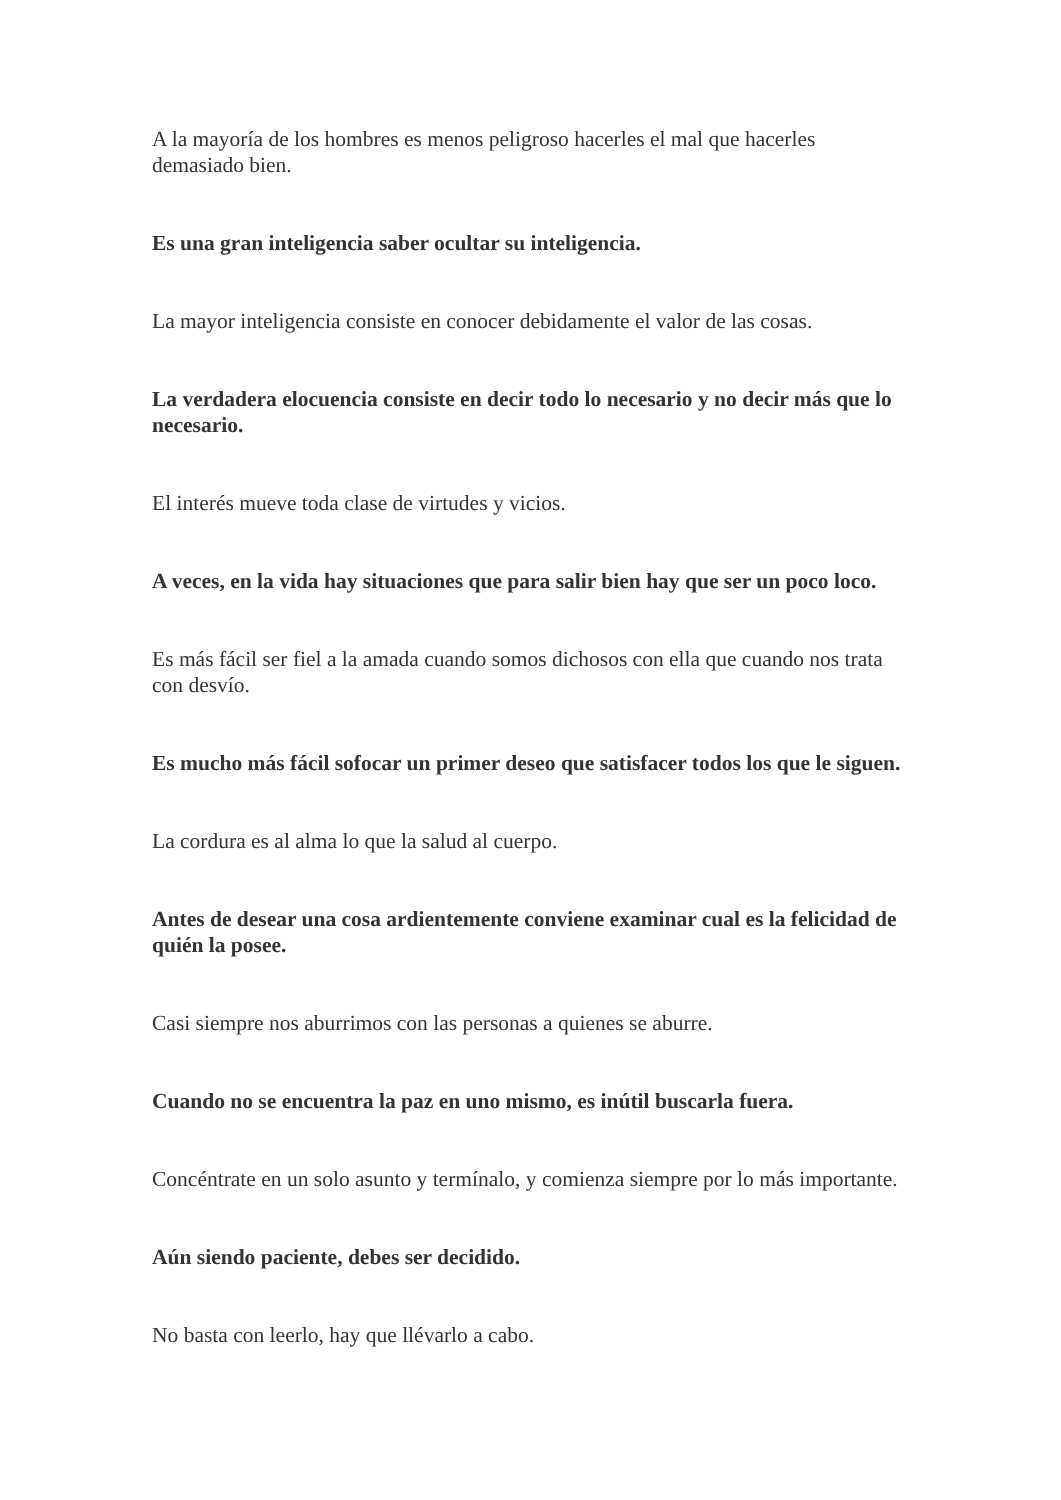A la mayoría de los hombres es menos peligroso hacerles el mal que hacerles demasiado bien.
Es una gran inteligencia saber ocultar su inteligencia.
La mayor inteligencia consiste en conocer debidamente el valor de las cosas.
La verdadera elocuencia consiste en decir todo lo necesario y no decir más que lo necesario.
El interés mueve toda clase de virtudes y vicios.
A veces, en la vida hay situaciones que para salir bien hay que ser un poco loco.
Es más fácil ser fiel a la amada cuando somos dichosos con ella que cuando nos trata con desvío.
Es mucho más fácil sofocar un primer deseo que satisfacer todos los que le siguen.
La cordura es al alma lo que la salud al cuerpo.
Antes de desear una cosa ardientemente conviene examinar cual es la felicidad de quién la posee.
Casi siempre nos aburrimos con las personas a quienes se aburre.
Cuando no se encuentra la paz en uno mismo, es inútil buscarla fuera.
Concéntrate en un solo asunto y termínalo, y comienza siempre por lo más importante.
Aún siendo paciente, debes ser decidido.
No basta con leerlo, hay que llévarlo a cabo.